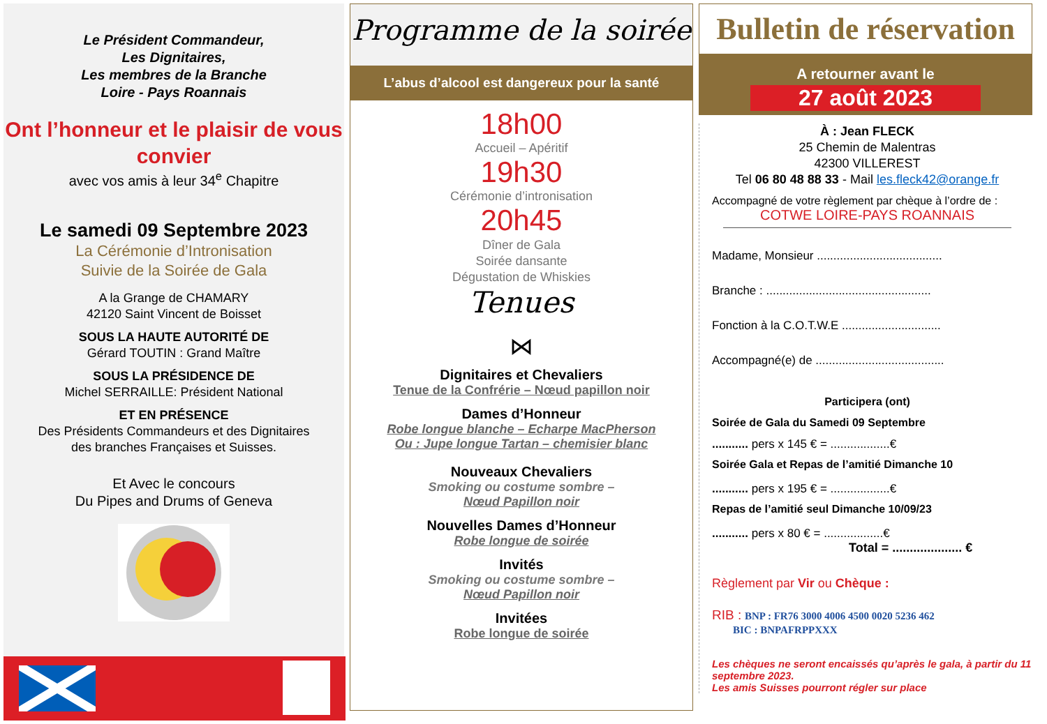Le Président Commandeur,
Les Dignitaires,
Les membres de la Branche
Loire - Pays Roannais
Ont l’honneur et le plaisir de vous convier
avec vos amis à leur 34<sup>e</sup> Chapitre
Le samedi 09 Septembre 2023
La Cérémonie d’Intronisation
Suivie de la Soirée de Gala
A la Grange de CHAMARY
42120 Saint Vincent de Boisset
SOUS LA HAUTE AUTORITÉ DE
Gérard TOUTIN : Grand Maître
SOUS LA PRÉSIDENCE DE
Michel SERRAILLE: Président National
ET EN PRÉSENCE
Des Présidents Commandeurs et des Dignitaires
des branches Françaises et Suisses.
Et Avec le concours
Du Pipes and Drums of Geneva
Programme de la soirée
L’abus d’alcool est dangereux pour la santé
18h00
Accueil – Apéritif
19h30
Cérémonie d’intronisation
20h45
Dîner de Gala
Soirée dansante
Dégustation de Whiskies
Tenues
⋈
Dignitaires et Chevaliers
Tenue de la Confrérie – Nœud papillon noir
Dames d’Honneur
Robe longue blanche – Echarpe MacPherson
Ou : Jupe longue Tartan – chemisier blanc
Nouveaux Chevaliers
Smoking ou costume sombre –
Nœud Papillon noir
Nouvelles Dames d’Honneur
Robe longue de soirée
Invités
Smoking ou costume sombre –
Nœud Papillon noir
Invitées
Robe longue de soirée
Bulletin de réservation
A retourner avant le
27 août 2023
À : Jean FLECK
25 Chemin de Malentras
42300 VILLEREST
Tel 06 80 48 88 33 - Mail les.fleck42@orange.fr
Accompagné de votre règlement par chèque à l’ordre de :
COTWE LOIRE-PAYS ROANNAIS
Madame, Monsieur ......................................
Branche : ..................................................
Fonction à la C.O.T.W.E ..............................
Accompagné(e) de .......................................
Participera (ont)
Soirée de Gala du Samedi 09 Septembre
........... pers x 145 € = ..................€
Soirée Gala et Repas de l’amitié Dimanche 10
........... pers x 195 € = ..................€
Repas de l’amitié seul Dimanche 10/09/23
........... pers x 80 € = ..................€
Total = .................... €
Règlement par Vir ou Chèque :
RIB : BNP : FR76 3000 4006 4500 0020 5236 462
BIC : BNPAFRPPXXX
Les chèques ne seront encaissés qu’après le gala, à partir du 11 septembre 2023.
Les amis Suisses pourront régler sur place